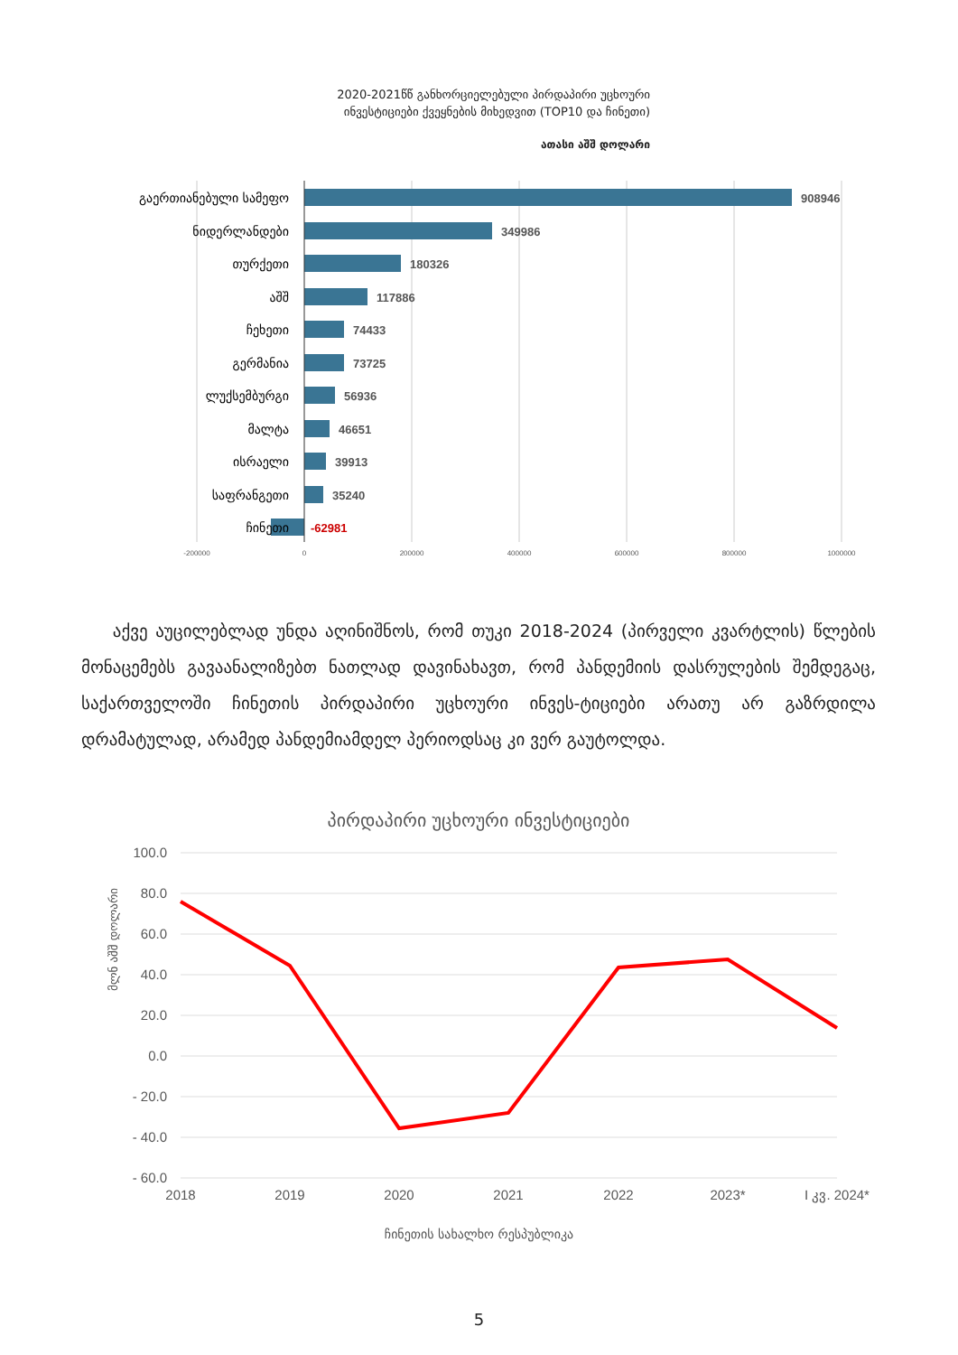2020-2021წწ განხორციელებული პირდაპირი უცხოური
ინვესტიციები ქვეყნების მიხედვით (TOP10 და ჩინეთი)
ათასი აშშ დოლარი
გაერთიანებული სამეფო
ნიდერლანდები
თურქეთი
აშშ
ჩეხეთი
გერმანია
ლუქსემბურგი
მალტა
ისრაელი
საფრანგეთი
ჩინეთი
908946
349986
180326
117886
74433
73725
56936
46651
39913
35240
-62981
-200000
0
200000
400000
600000
800000
1000000
აქვე აუცილებლად უნდა აღინიშნოს, რომ თუკი 2018-2024 (პირველი კვარტლის) წლების მონაცემებს გავაანალიზებთ ნათლად დავინახავთ, რომ პანდემიის დასრულების შემდეგაც, საქართველოში ჩინეთის პირდაპირი უცხოური ინვეს-ტიციები არათუ არ გაზრდილა დრამატულად, არამედ პანდემიამდელ პერიოდსაც კი ვერ გაუტოლდა.
პირდაპირი უცხოური ინვესტიციები
მლნ აშშ დოლარი
100.0
80.0
60.0
40.0
20.0
0.0
- 20.0
- 40.0
- 60.0
2018
2019
2020
2021
2022
2023*
I კვ. 2024*
ჩინეთის სახალხო რესპუბლიკა
5